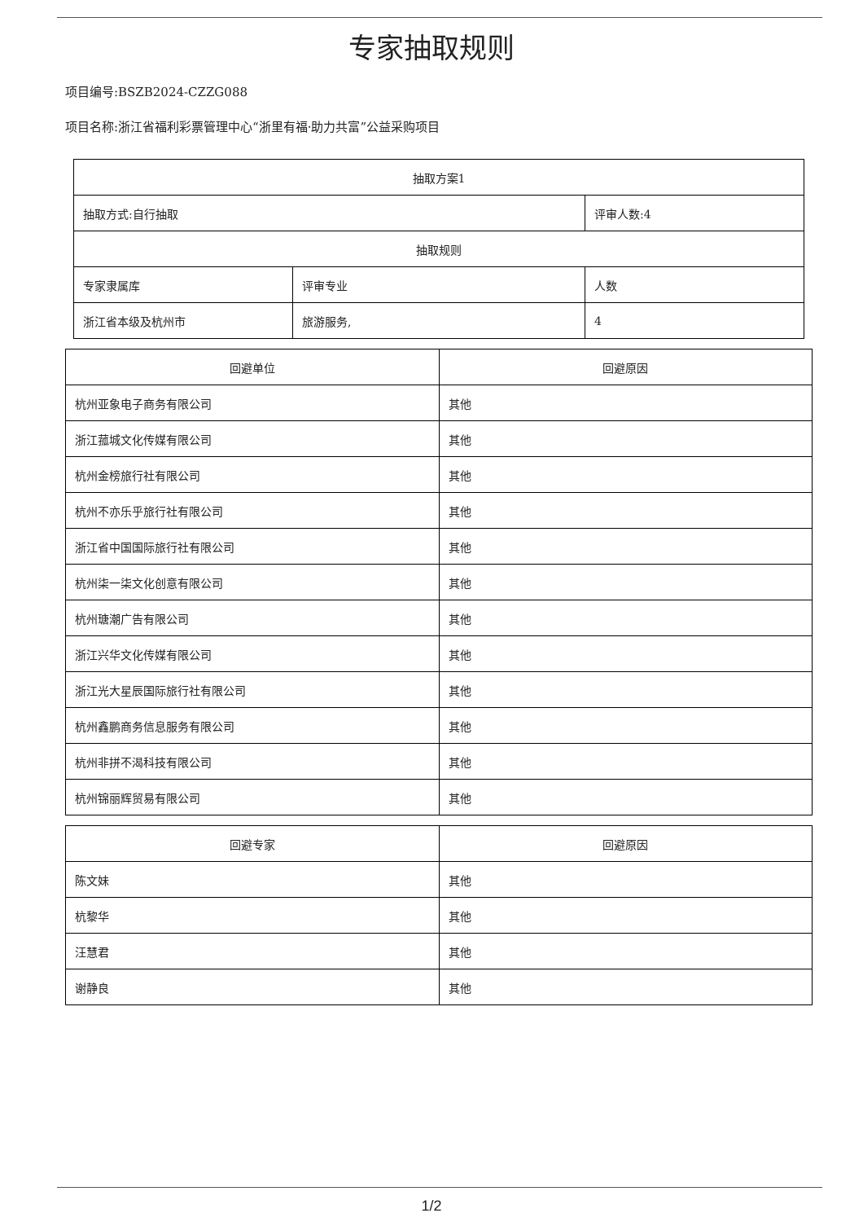专家抽取规则
项目编号:BSZB2024-CZZG088
项目名称:浙江省福利彩票管理中心“浙里有福·助力共富”公益采购项目
| 抽取方案1 | | |
| 抽取方式:自行抽取 | | 评审人数:4 |
| 抽取规则 | | |
| 专家隶属库 | 评审专业 | 人数 |
| 浙江省本级及杭州市 | 旅游服务, | 4 |
| 回避单位 | 回避原因 |
| --- | --- |
| 杭州亚象电子商务有限公司 | 其他 |
| 浙江菰城文化传媒有限公司 | 其他 |
| 杭州金榜旅行社有限公司 | 其他 |
| 杭州不亦乐乎旅行社有限公司 | 其他 |
| 浙江省中国国际旅行社有限公司 | 其他 |
| 杭州柒一柒文化创意有限公司 | 其他 |
| 杭州瑭潮广告有限公司 | 其他 |
| 浙江兴华文化传媒有限公司 | 其他 |
| 浙江光大星辰国际旅行社有限公司 | 其他 |
| 杭州鑫鹏商务信息服务有限公司 | 其他 |
| 杭州非拼不渴科技有限公司 | 其他 |
| 杭州锦丽辉贸易有限公司 | 其他 |
| 回避专家 | 回避原因 |
| --- | --- |
| 陈文妹 | 其他 |
| 杭黎华 | 其他 |
| 汪慧君 | 其他 |
| 谢静良 | 其他 |
1/2